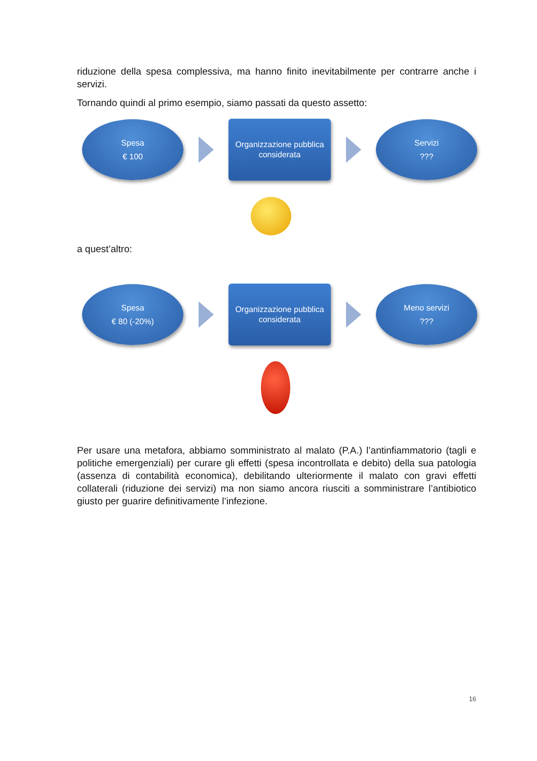riduzione della spesa complessiva, ma hanno finito inevitabilmente per contrarre anche i servizi.
Tornando quindi al primo esempio, siamo passati da questo assetto:
Spesa
€ 100
Organizzazione pubblica
considerata
Servizi???
a quest’altro:
Spesa
€ 80 (-20%)
Organizzazione pubblica
considerata
Meno servizi???
Per usare una metafora, abbiamo somministrato al malato (P.A.) l’antinfiammatorio (tagli e politiche emergenziali) per curare gli effetti (spesa incontrollata e debito) della sua patologia (assenza di contabilità economica), debilitando ulteriormente il malato con gravi effetti collaterali (riduzione dei servizi) ma non siamo ancora riusciti a somministrare l’antibiotico giusto per guarire definitivamente l’infezione.
16